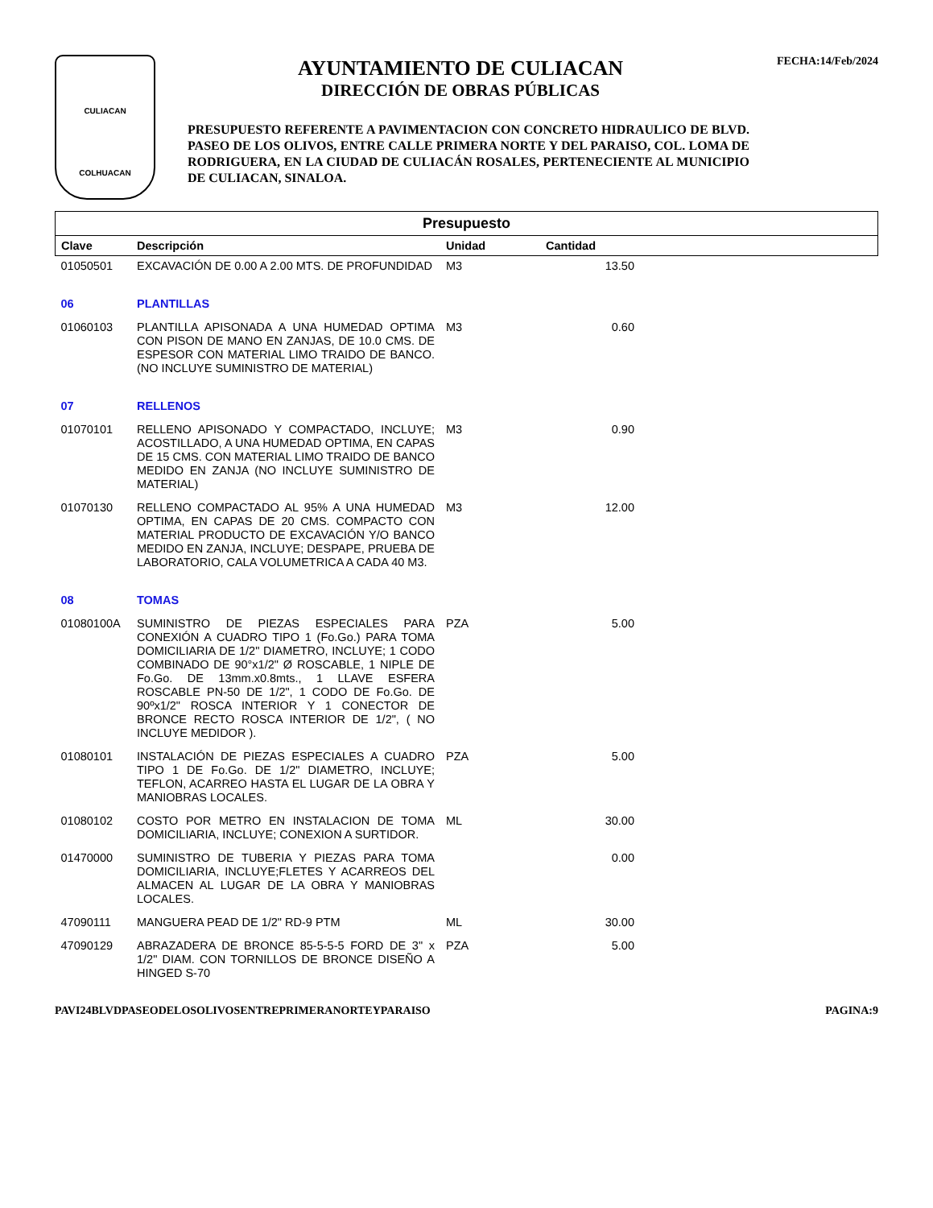CULIACAN
COLHUACAN
AYUNTAMIENTO DE CULIACAN
DIRECCIÓN DE OBRAS PÚBLICAS
PRESUPUESTO REFERENTE A PAVIMENTACION CON CONCRETO HIDRAULICO DE BLVD. PASEO DE LOS OLIVOS, ENTRE CALLE PRIMERA NORTE Y DEL PARAISO, COL. LOMA DE RODRIGUERA, EN LA CIUDAD DE CULIACÁN ROSALES, PERTENECIENTE AL MUNICIPIO DE CULIACAN, SINALOA.
FECHA:14/Feb/2024
| Presupuesto | | | | |
| --- | --- | --- | --- | --- |
| Clave | Descripción | Unidad | Cantidad | |
| 01050501 | EXCAVACIÓN DE 0.00 A 2.00 MTS. DE PROFUNDIDAD | M3 | 13.50 | |
| 06 | PLANTILLAS | | | |
| 01060103 | PLANTILLA APISONADA A UNA HUMEDAD OPTIMA CON PISON DE MANO EN ZANJAS, DE 10.0 CMS. DE ESPESOR CON MATERIAL LIMO TRAIDO DE BANCO. (NO INCLUYE SUMINISTRO DE MATERIAL) | M3 | 0.60 | |
| 07 | RELLENOS | | | |
| 01070101 | RELLENO APISONADO Y COMPACTADO, INCLUYE; ACOSTILLADO, A UNA HUMEDAD OPTIMA, EN CAPAS DE 15 CMS. CON MATERIAL LIMO TRAIDO DE BANCO MEDIDO EN ZANJA (NO INCLUYE SUMINISTRO DE MATERIAL) | M3 | 0.90 | |
| 01070130 | RELLENO COMPACTADO AL 95% A UNA HUMEDAD OPTIMA, EN CAPAS DE 20 CMS. COMPACTO CON MATERIAL PRODUCTO DE EXCAVACIÓN Y/O BANCO MEDIDO EN ZANJA, INCLUYE; DESPAPE, PRUEBA DE LABORATORIO, CALA VOLUMETRICA A CADA 40 M3. | M3 | 12.00 | |
| 08 | TOMAS | | | |
| 01080100A | SUMINISTRO DE PIEZAS ESPECIALES PARA CONEXIÓN A CUADRO TIPO 1 (Fo.Go.) PARA TOMA DOMICILIARIA DE 1/2" DIAMETRO, INCLUYE; 1 CODO COMBINADO DE 90°x1/2" Ø ROSCABLE, 1 NIPLE DE Fo.Go. DE 13mm.x0.8mts., 1 LLAVE ESFERA ROSCABLE PN-50 DE 1/2", 1 CODO DE Fo.Go. DE 90ºx1/2" ROSCA INTERIOR Y 1 CONECTOR DE BRONCE RECTO ROSCA INTERIOR DE 1/2", ( NO INCLUYE MEDIDOR ). | PZA | 5.00 | |
| 01080101 | INSTALACIÓN DE PIEZAS ESPECIALES A CUADRO TIPO 1 DE Fo.Go. DE 1/2" DIAMETRO, INCLUYE; TEFLON, ACARREO HASTA EL LUGAR DE LA OBRA Y MANIOBRAS LOCALES. | PZA | 5.00 | |
| 01080102 | COSTO POR METRO EN INSTALACION DE TOMA DOMICILIARIA, INCLUYE; CONEXION A SURTIDOR. | ML | 30.00 | |
| 01470000 | SUMINISTRO DE TUBERIA Y PIEZAS PARA TOMA DOMICILIARIA, INCLUYE;FLETES Y ACARREOS DEL ALMACEN AL LUGAR DE LA OBRA Y MANIOBRAS LOCALES. | | 0.00 | |
| 47090111 | MANGUERA PEAD DE 1/2" RD-9 PTM | ML | 30.00 | |
| 47090129 | ABRAZADERA DE BRONCE 85-5-5-5 FORD DE 3" x 1/2" DIAM. CON TORNILLOS DE BRONCE DISEÑO A HINGED S-70 | PZA | 5.00 | |
PAVI24BLVDPASEODELOSOLIVOSENTREPRIMERANORTEYPARAISO PAGINA:9